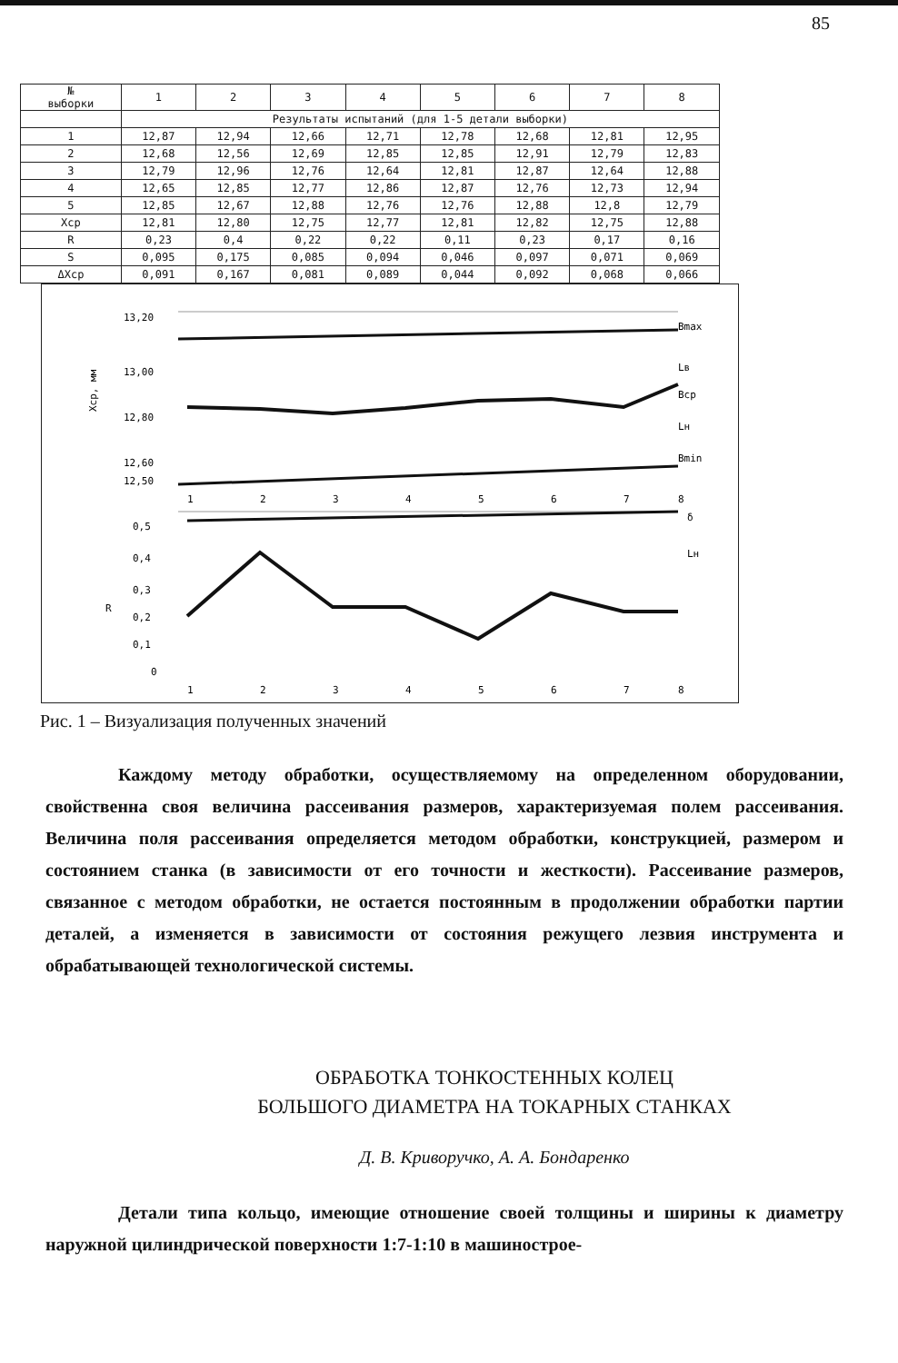85
| № выборки | 1 | 2 | 3 | 4 | 5 | 6 | 7 | 8 |
| --- | --- | --- | --- | --- | --- | --- | --- | --- |
| | Результаты испытаний (для 1-5 детали выборки) | | | | | | | |
| 1 | 12,87 | 12,94 | 12,66 | 12,71 | 12,78 | 12,68 | 12,81 | 12,95 |
| 2 | 12,68 | 12,56 | 12,69 | 12,85 | 12,85 | 12,91 | 12,79 | 12,83 |
| 3 | 12,79 | 12,96 | 12,76 | 12,64 | 12,81 | 12,87 | 12,64 | 12,88 |
| 4 | 12,65 | 12,85 | 12,77 | 12,86 | 12,87 | 12,76 | 12,73 | 12,94 |
| 5 | 12,85 | 12,67 | 12,88 | 12,76 | 12,76 | 12,88 | 12,8 | 12,79 |
| Xср | 12,81 | 12,80 | 12,75 | 12,77 | 12,81 | 12,82 | 12,75 | 12,88 |
| R | 0,23 | 0,4 | 0,22 | 0,22 | 0,11 | 0,23 | 0,17 | 0,16 |
| S | 0,095 | 0,175 | 0,085 | 0,094 | 0,046 | 0,097 | 0,071 | 0,069 |
| ΔXср | 0,091 | 0,167 | 0,081 | 0,089 | 0,044 | 0,092 | 0,068 | 0,066 |
13,20
13,00
12,80
12,60
12,50
Xср, мм
Bmax
Lв
Bср
Lн
Bmin
1
2
3
4
5
6
7
8
0,5
0,4
0,3
0,2
0,1
0
R
δ
Lн
1
2
3
4
5
6
7
8
Рис. 1 – Визуализация полученных значений
    Каждому методу обработки, осуществляемому на определенном оборудовании, свойственна своя величина рассеивания размеров, характеризуемая полем рассеивания. Величина поля рассеивания определяется методом обработки, конструкцией, размером и состоянием станка (в зависимости от его точности и жесткости). Рассеивание размеров, связанное с методом обработки, не остается постоянным в продолжении обработки партии деталей, а изменяется в зависимости от состояния режущего лезвия инструмента и обрабатывающей технологической системы.
ОБРАБОТКА ТОНКОСТЕННЫХ КОЛЕЦ
БОЛЬШОГО ДИАМЕТРА НА ТОКАРНЫХ СТАНКАХ
Д. В. Криворучко, А. А. Бондаренко
    Детали типа кольцо, имеющие отношение своей толщины и ширины к диаметру наружной цилиндрической поверхности 1:7-1:10 в машинострое-